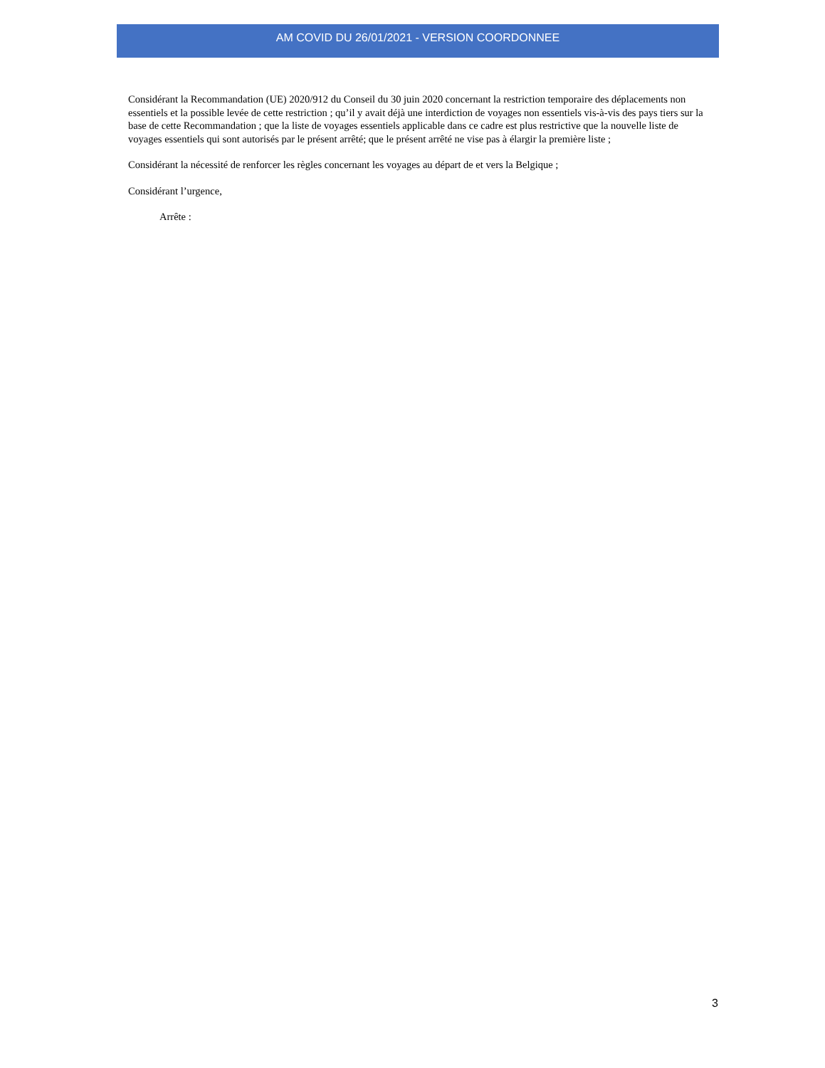AM COVID DU 26/01/2021 - VERSION COORDONNEE
Considérant la Recommandation (UE) 2020/912 du Conseil du 30 juin 2020 concernant la restriction temporaire des déplacements non essentiels et la possible levée de cette restriction ; qu’il y avait déjà une interdiction de voyages non essentiels vis-à-vis des pays tiers sur la base de cette Recommandation ; que la liste de voyages essentiels applicable dans ce cadre est plus restrictive que la nouvelle liste de voyages essentiels qui sont autorisés par le présent arrêté; que le présent arrêté ne vise pas à élargir la première liste ;
Considérant la nécessité de renforcer les règles concernant les voyages au départ de et vers la Belgique ;
Considérant l’urgence,
Arrête :
3